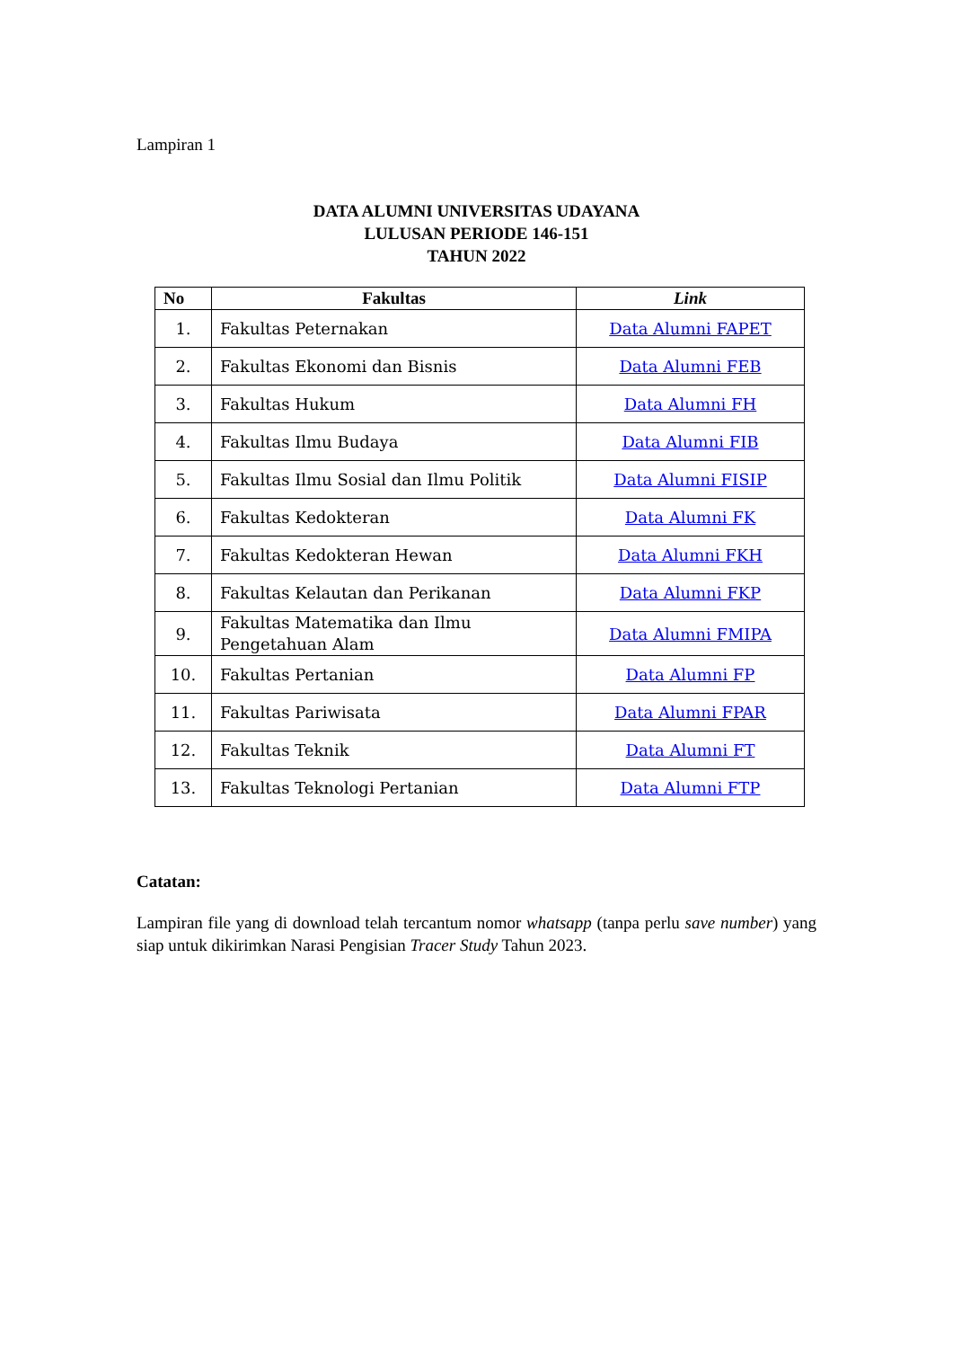Lampiran 1
DATA ALUMNI UNIVERSITAS UDAYANA
LULUSAN PERIODE 146-151
TAHUN 2022
| No | Fakultas | Link |
| --- | --- | --- |
| 1. | Fakultas Peternakan | Data Alumni FAPET |
| 2. | Fakultas Ekonomi dan Bisnis | Data Alumni FEB |
| 3. | Fakultas Hukum | Data Alumni FH |
| 4. | Fakultas Ilmu Budaya | Data Alumni FIB |
| 5. | Fakultas Ilmu Sosial dan Ilmu Politik | Data Alumni FISIP |
| 6. | Fakultas Kedokteran | Data Alumni FK |
| 7. | Fakultas Kedokteran Hewan | Data Alumni FKH |
| 8. | Fakultas Kelautan dan Perikanan | Data Alumni FKP |
| 9. | Fakultas Matematika dan Ilmu Pengetahuan Alam | Data Alumni FMIPA |
| 10. | Fakultas Pertanian | Data Alumni FP |
| 11. | Fakultas Pariwisata | Data Alumni FPAR |
| 12. | Fakultas Teknik | Data Alumni FT |
| 13. | Fakultas Teknologi Pertanian | Data Alumni FTP |
Catatan:
Lampiran file yang di download telah tercantum nomor whatsapp (tanpa perlu save number) yang siap untuk dikirimkan Narasi Pengisian Tracer Study Tahun 2023.